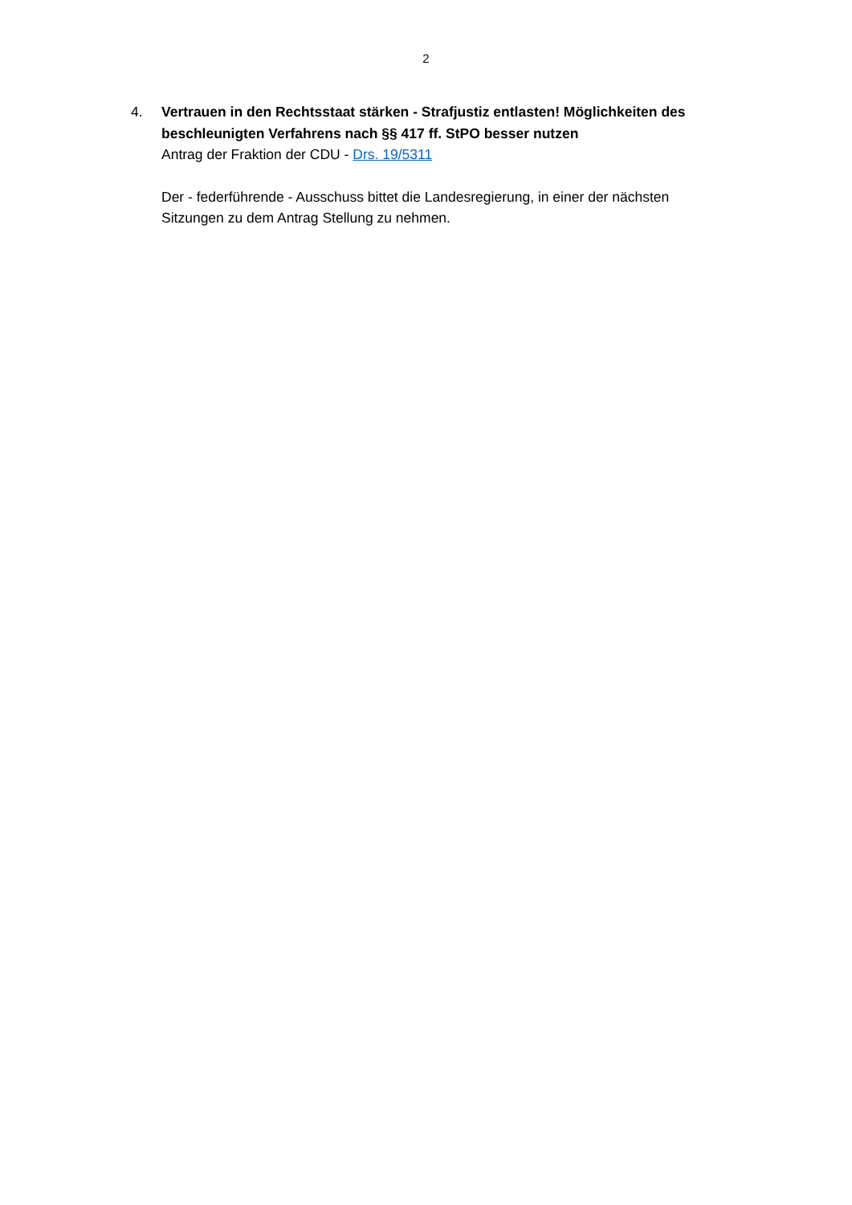2
4. Vertrauen in den Rechtsstaat stärken - Strafjustiz entlasten! Möglichkeiten des beschleunigten Verfahrens nach §§ 417 ff. StPO besser nutzen
Antrag der Fraktion der CDU - Drs. 19/5311
Der - federführende - Ausschuss bittet die Landesregierung, in einer der nächsten Sitzungen zu dem Antrag Stellung zu nehmen.